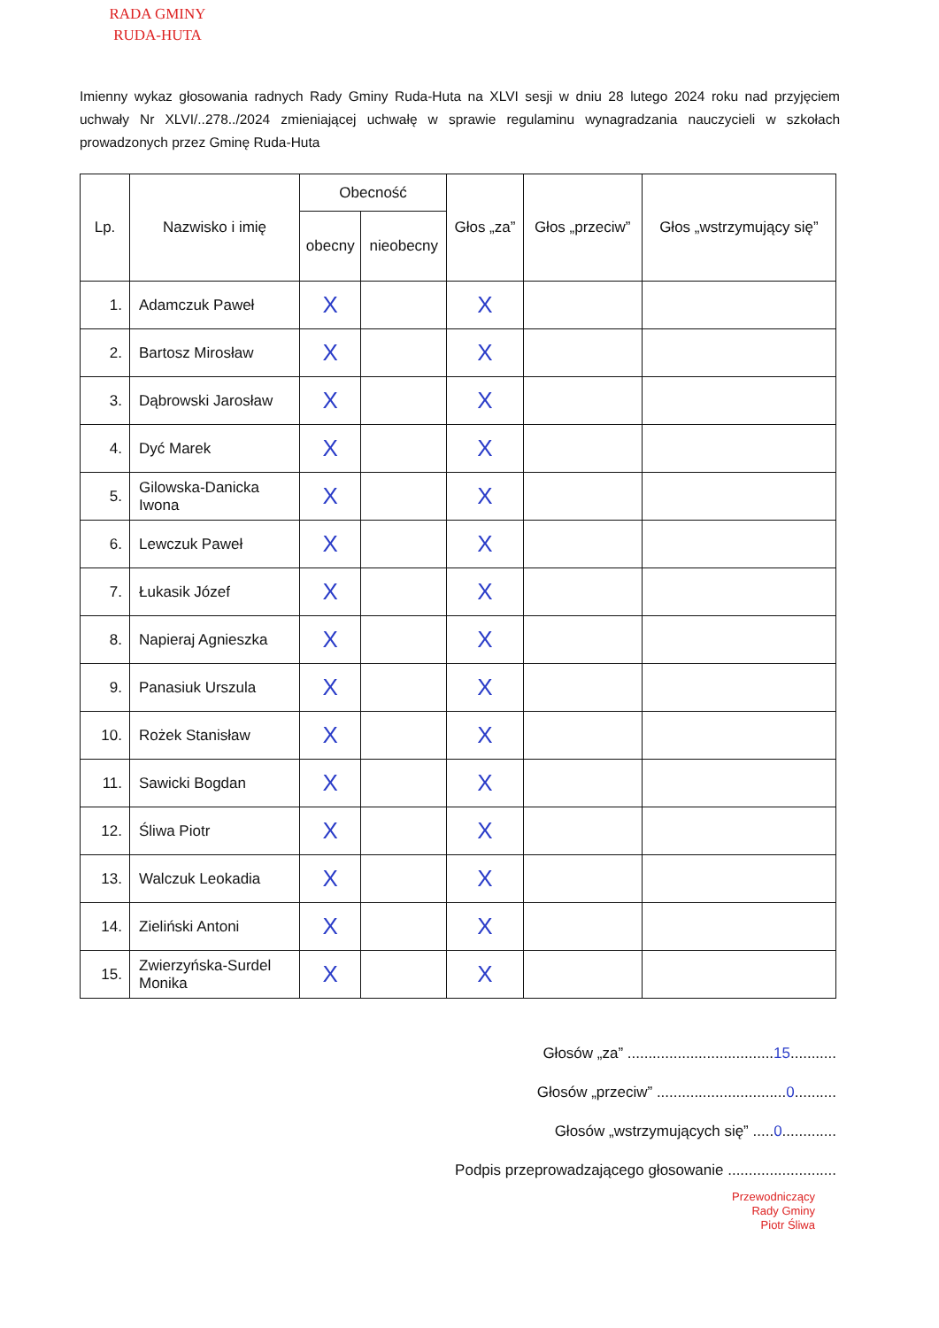RADA GMINY
RUDA-HUTA
Imienny wykaz głosowania radnych Rady Gminy Ruda-Huta na XLVI sesji w dniu 28 lutego 2024 roku nad przyjęciem uchwały Nr XLVI/..278../2024 zmieniającej uchwałę w sprawie regulaminu wynagradzania nauczycieli w szkołach prowadzonych przez Gminę Ruda-Huta
| Lp. | Nazwisko i imię | Obecność | | Głos „za” | Głos „przeciw” | Głos „wstrzymujący się” |
| --- | --- | --- | --- | --- | --- | --- |
| | | obecny | nieobecny | | | |
| 1. | Adamczuk Paweł | X | | X | | |
| 2. | Bartosz Mirosław | X | | X | | |
| 3. | Dąbrowski Jarosław | X | | X | | |
| 4. | Dyć Marek | X | | X | | |
| 5. | Gilowska-Danicka Iwona | X | | X | | |
| 6. | Lewczuk Paweł | X | | X | | |
| 7. | Łukasik Józef | X | | X | | |
| 8. | Napieraj Agnieszka | X | | X | | |
| 9. | Panasiuk Urszula | X | | X | | |
| 10. | Rożek Stanisław | X | | X | | |
| 11. | Sawicki Bogdan | X | | X | | |
| 12. | Śliwa Piotr | X | | X | | |
| 13. | Walczuk Leokadia | X | | X | | |
| 14. | Zieliński Antoni | X | | X | | |
| 15. | Zwierzyńska-Surdel Monika | X | | X | | |
Głosów „za” ...................................15...........
Głosów „przeciw” ...............................0..........
Głosów „wstrzymujących się” .....0.............
Podpis przeprowadzającego głosowanie ..........................
Przewodniczący
Rady Gminy
Piotr Śliwa